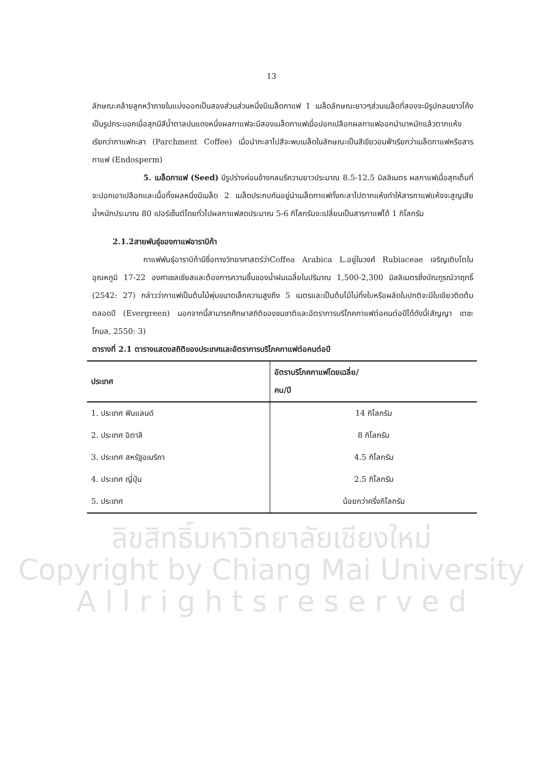ลิขสิทธิ์มหาวิทยาลัยเชียงใหม่
Copyright by Chiang Mai University
A l l r i g h t s r e s e r v e d
13
ลักษณะคล้ายลูกหว้าภายในแบ่งออกเป็นสองส่วนส่วนหนึ่งมีเมล็ดกาแฟ 1 เมล็ดลักษณะยาวๆส่วนเมล็ดที่สองจะมีรูปกลมยาวโค้งเป็นรูปกระบอกเมื่อสุกมีสีน้ำตาลปนแดงหนึ่งผลกาแฟจะมีสองเมล็ดกาแฟเมื่อปอกเปลือกผลกาแฟออกนำมาหมักแล้วตากแห้งเรียกว่ากาแฟกะลา (Parchment Coffee) เมื่อนำกะลาไปสีจะพบเมล็ดในลักษณะเป็นสีเขียวอมฟ้าเรียกว่าเมล็ดกาแฟหรือสารกาแฟ (Endosperm)
5. เมล็ดกาแฟ (Seed) มีรูปร่างค่อนข้างกลมรีความยาวประมาณ 8.5-12.5 มิลลิเมตร ผลกาแฟเมื่อสุกเต็มที่จะปอกเอาเปลือกและเนื้อทิ้งผลหนึ่งมีเมล็ด 2 เมล็ดประกบกันอยู่นำเมล็ดกาแฟทั้งกะลาไปตากแห้งทำให้สารกาแฟแห้งจะสูญเสียน้ำหนักประมาณ 80 เปอร์เซ็นต์โดยทั่วไปผลกาแฟสดประมาณ 5-6 กิโลกรัมจะเปลี่ยนเป็นสารกาแฟได้ 1 กิโลกรัม
2.1.2สายพันธุ์ของกาแฟอาราบิก้า
กาแฟพันธุ์อาราบิก้ามีชื่อทางวิทยาศาสตร์ว่าCoffea Arabica L.อยู่ในวงศ์ Rubiaceae เจริญเติบโตในอุณหภูมิ 17-22 องศาเซลเซียสและต้องการความชื้นของน้ำฝนเฉลี่ยในปริมาณ 1,500-2,300 มิลลิเมตรซึ่งบัณฑูรณ์วาฤทธิ์ (2542: 27) กล่าวว่ากาแฟเป็นต้นไม้พุ่มขนาดเล็กความสูงถึง 5 เมตรและเป็นต้นไม้ไม่ทิ้งใบหรือผลัดใบปกติจะมีใบเขียวติดต้นตลอดปี (Evergreen) นอกจากนี้สามารถศึกษาสถิติของชนชาติและอัตราการบริโภคกาแฟต่อคนต่อปีได้ดังนี้(สัญญา เตชะโกมล, 2550: 3)
ตารางที่ 2.1 ตารางแสดงสถิติของประเทศและอัตราการบริโภคกาแฟต่อคนต่อปี
| ประเทศ | อัตราบริโภคกาแฟโดยเฉลี่ย/ คน/ปี |
| --- | --- |
| 1. ประเทศ ฟินแลนด์ | 14 กิโลกรัม |
| 2. ประเทศ อิตาลี | 8 กิโลกรัม |
| 3. ประเทศ สหรัฐอเมริกา | 4.5 กิโลกรัม |
| 4. ประเทศ ญี่ปุ่น | 2.5 กิโลกรัม |
| 5. ประเทศ | น้อยกว่าครึ่งกิโลกรัม |